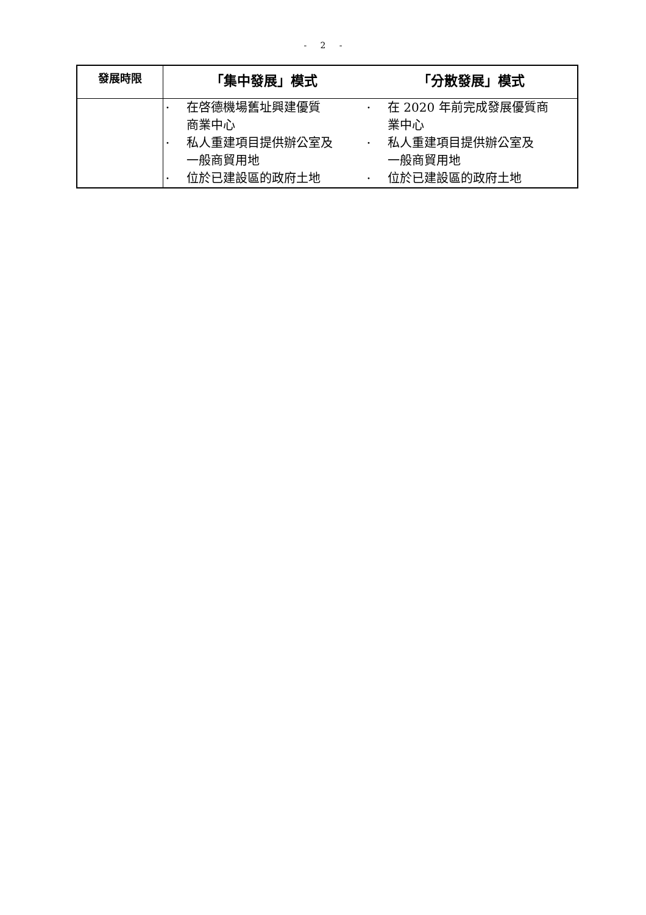- 2 -
| 發展時限 | 「集中發展」模式 | 「分散發展」模式 |
| --- | --- | --- |
| | • 在啓德機場舊址興建優質 商業中心 • 私人重建項目提供辦公室及 一般商貿用地 • 位於已建設區的政府土地 | • 在 2020 年前完成發展優質商 業中心 • 私人重建項目提供辦公室及 一般商貿用地 • 位於已建設區的政府土地 |